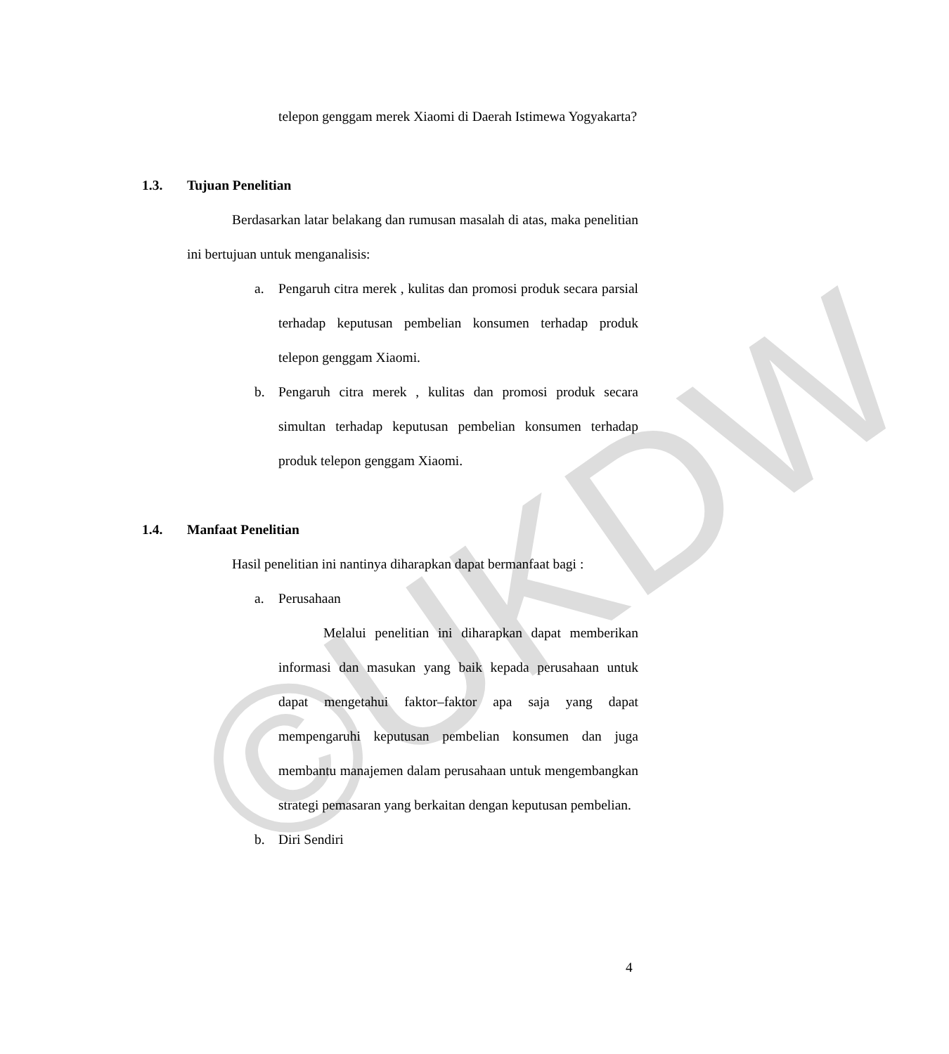©UKDW
telepon genggam merek Xiaomi di Daerah Istimewa Yogyakarta?
1.3. Tujuan Penelitian
Berdasarkan latar belakang dan rumusan masalah di atas, maka penelitian ini bertujuan untuk menganalisis:
a. Pengaruh citra merek , kulitas dan promosi produk secara parsial terhadap keputusan pembelian konsumen terhadap produk telepon genggam Xiaomi.
b. Pengaruh citra merek , kulitas dan promosi produk secara simultan terhadap keputusan pembelian konsumen terhadap produk telepon genggam Xiaomi.
1.4. Manfaat Penelitian
Hasil penelitian ini nantinya diharapkan dapat bermanfaat bagi :
a. Perusahaan
Melalui penelitian ini diharapkan dapat memberikan informasi dan masukan yang baik kepada perusahaan untuk dapat mengetahui faktor–faktor apa saja yang dapat mempengaruhi keputusan pembelian konsumen dan juga membantu manajemen dalam perusahaan untuk mengembangkan strategi pemasaran yang berkaitan dengan keputusan pembelian.
b. Diri Sendiri
4